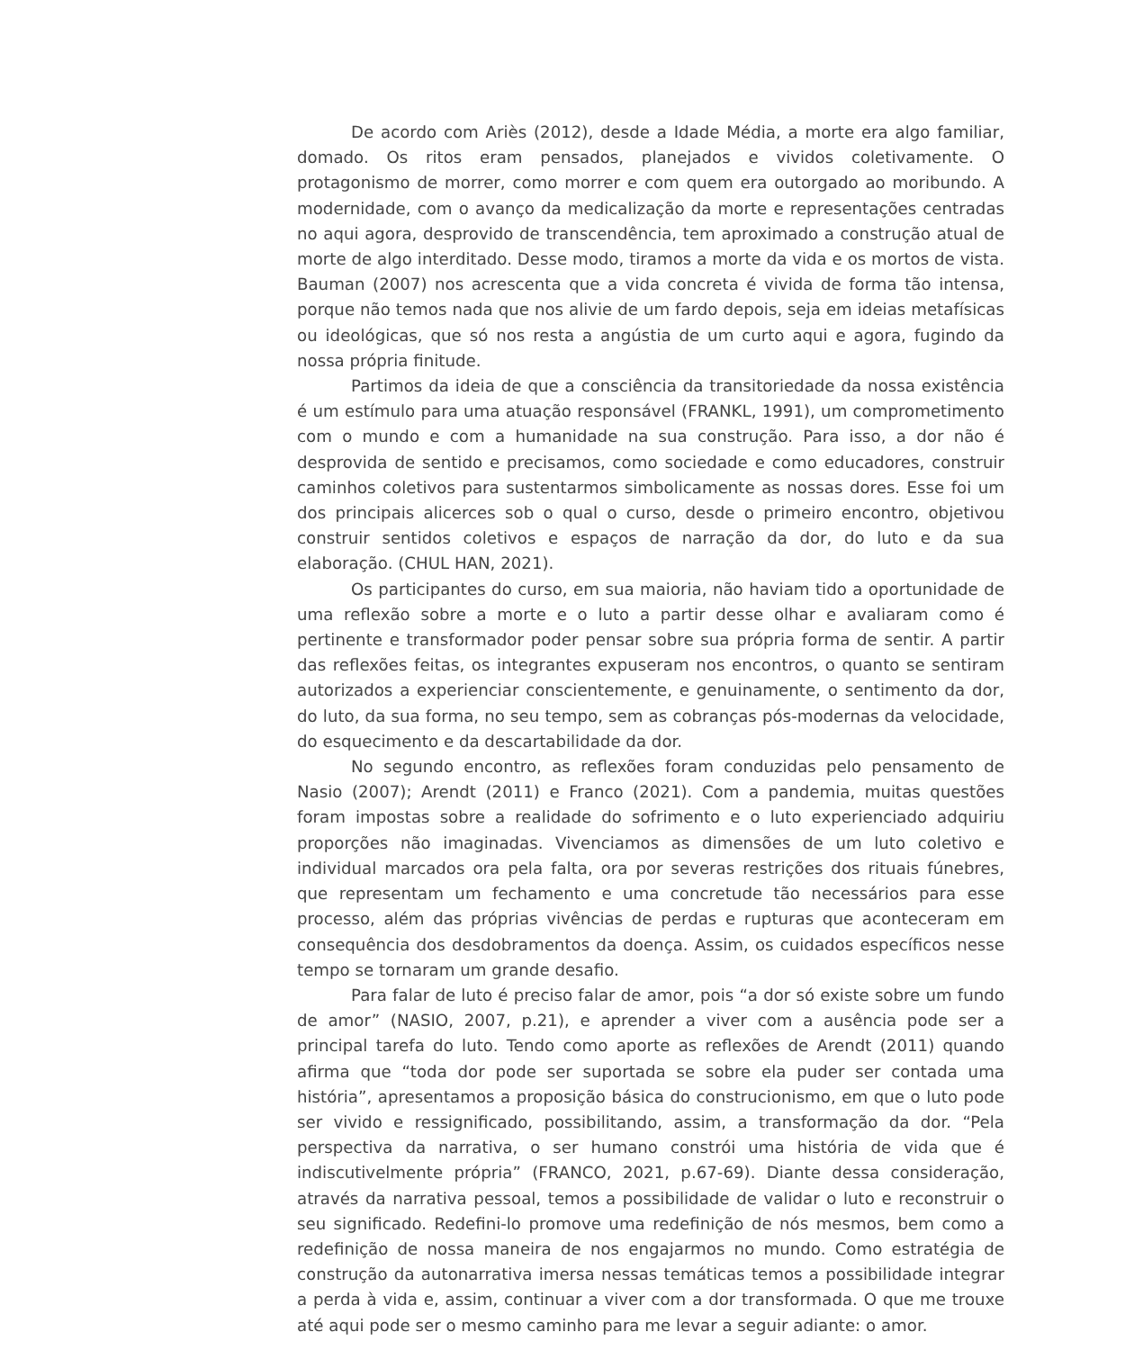De acordo com Ariès (2012), desde a Idade Média, a morte era algo familiar, domado. Os ritos eram pensados, planejados e vividos coletivamente. O protagonismo de morrer, como morrer e com quem era outorgado ao moribundo. A modernidade, com o avanço da medicalização da morte e representações centradas no aqui agora, desprovido de transcendência, tem aproximado a construção atual de morte de algo interditado. Desse modo, tiramos a morte da vida e os mortos de vista. Bauman (2007) nos acrescenta que a vida concreta é vivida de forma tão intensa, porque não temos nada que nos alivie de um fardo depois, seja em ideias metafísicas ou ideológicas, que só nos resta a angústia de um curto aqui e agora, fugindo da nossa própria finitude.
Partimos da ideia de que a consciência da transitoriedade da nossa existência é um estímulo para uma atuação responsável (FRANKL, 1991), um comprometimento com o mundo e com a humanidade na sua construção. Para isso, a dor não é desprovida de sentido e precisamos, como sociedade e como educadores, construir caminhos coletivos para sustentarmos simbolicamente as nossas dores. Esse foi um dos principais alicerces sob o qual o curso, desde o primeiro encontro, objetivou construir sentidos coletivos e espaços de narração da dor, do luto e da sua elaboração. (CHUL HAN, 2021).
Os participantes do curso, em sua maioria, não haviam tido a oportunidade de uma reflexão sobre a morte e o luto a partir desse olhar e avaliaram como é pertinente e transformador poder pensar sobre sua própria forma de sentir. A partir das reflexões feitas, os integrantes expuseram nos encontros, o quanto se sentiram autorizados a experienciar conscientemente, e genuinamente, o sentimento da dor, do luto, da sua forma, no seu tempo, sem as cobranças pós-modernas da velocidade, do esquecimento e da descartabilidade da dor.
No segundo encontro, as reflexões foram conduzidas pelo pensamento de Nasio (2007); Arendt (2011) e Franco (2021). Com a pandemia, muitas questões foram impostas sobre a realidade do sofrimento e o luto experienciado adquiriu proporções não imaginadas. Vivenciamos as dimensões de um luto coletivo e individual marcados ora pela falta, ora por severas restrições dos rituais fúnebres, que representam um fechamento e uma concretude tão necessários para esse processo, além das próprias vivências de perdas e rupturas que aconteceram em consequência dos desdobramentos da doença. Assim, os cuidados específicos nesse tempo se tornaram um grande desafio.
Para falar de luto é preciso falar de amor, pois “a dor só existe sobre um fundo de amor” (NASIO, 2007, p.21), e aprender a viver com a ausência pode ser a principal tarefa do luto. Tendo como aporte as reflexões de Arendt (2011) quando afirma que “toda dor pode ser suportada se sobre ela puder ser contada uma história”, apresentamos a proposição básica do construcionismo, em que o luto pode ser vivido e ressignificado, possibilitando, assim, a transformação da dor. “Pela perspectiva da narrativa, o ser humano constrói uma história de vida que é indiscutivelmente própria” (FRANCO, 2021, p.67-69). Diante dessa consideração, através da narrativa pessoal, temos a possibilidade de validar o luto e reconstruir o seu significado. Redefini-lo promove uma redefinição de nós mesmos, bem como a redefinição de nossa maneira de nos engajarmos no mundo. Como estratégia de construção da autonarrativa imersa nessas temáticas temos a possibilidade integrar a perda à vida e, assim, continuar a viver com a dor transformada. O que me trouxe até aqui pode ser o mesmo caminho para me levar a seguir adiante: o amor.